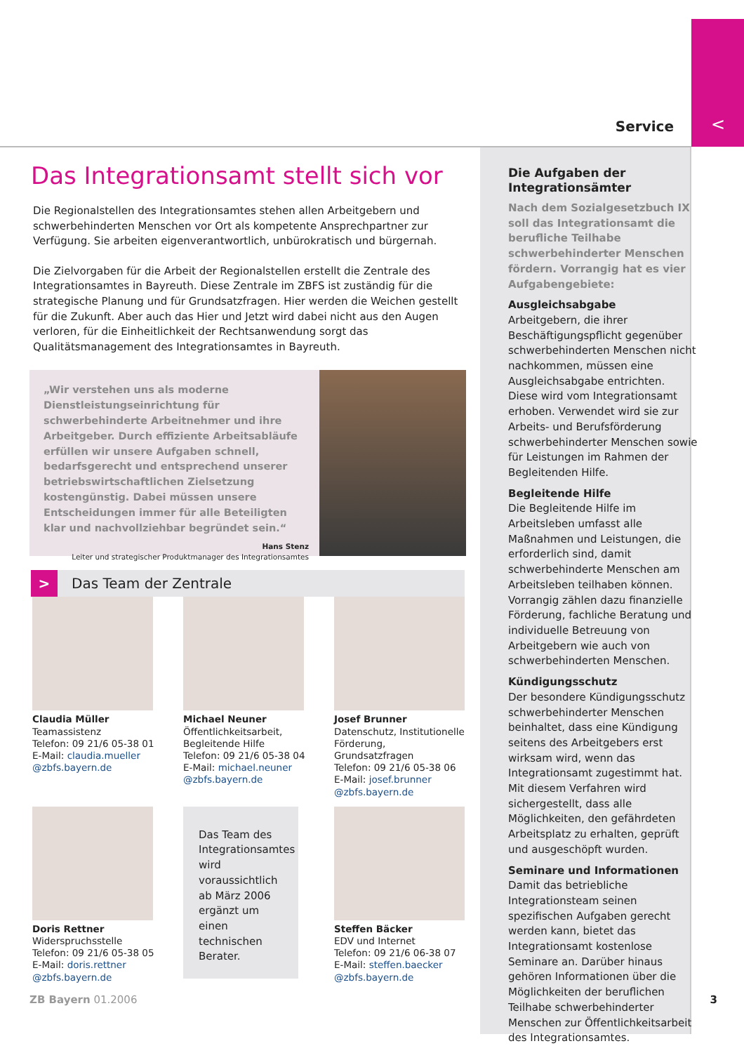Service <
Das Integrationsamt stellt sich vor
Die Regionalstellen des Integrationsamtes stehen allen Arbeitgebern und schwerbehinderten Menschen vor Ort als kompetente Ansprechpartner zur Verfügung. Sie arbeiten eigenverantwortlich, unbürokratisch und bürgernah.
Die Zielvorgaben für die Arbeit der Regionalstellen erstellt die Zentrale des Integrationsamtes in Bayreuth. Diese Zentrale im ZBFS ist zuständig für die strategische Planung und für Grundsatzfragen. Hier werden die Weichen gestellt für die Zukunft. Aber auch das Hier und Jetzt wird dabei nicht aus den Augen verloren, für die Einheitlichkeit der Rechtsanwendung sorgt das Qualitätsmanagement des Integrationsamtes in Bayreuth.
„Wir verstehen uns als moderne Dienstleistungseinrichtung für schwerbehinderte Arbeitnehmer und ihre Arbeitgeber. Durch effiziente Arbeitsabläufe erfüllen wir unsere Aufgaben schnell, bedarfsgerecht und entsprechend unserer betriebswirtschaftlichen Zielsetzung kostengünstig. Dabei müssen unsere Entscheidungen immer für alle Beteiligten klar und nachvollziehbar begründet sein.“
Hans Stenz
Leiter und strategischer Produktmanager des Integrationsamtes
> Das Team der Zentrale
Claudia Müller
Teamassistenz
Telefon: 09 21/6 05-38 01
E-Mail: claudia.mueller @zbfs.bayern.de
Michael Neuner
Öffentlichkeitsarbeit, Begleitende Hilfe
Telefon: 09 21/6 05-38 04
E-Mail: michael.neuner @zbfs.bayern.de
Josef Brunner
Datenschutz, Institutionelle Förderung, Grundsatzfragen
Telefon: 09 21/6 05-38 06
E-Mail: josef.brunner @zbfs.bayern.de
Doris Rettner
Widerspruchsstelle
Telefon: 09 21/6 05-38 05
E-Mail: doris.rettner @zbfs.bayern.de
Das Team des Integrationsamtes wird voraussichtlich ab März 2006 ergänzt um einen technischen Berater.
Steffen Bäcker
EDV und Internet
Telefon: 09 21/6 06-38 07
E-Mail: steffen.baecker @zbfs.bayern.de
Die Aufgaben der Integrationsämter
Nach dem Sozialgesetzbuch IX soll das Integrationsamt die berufliche Teilhabe schwerbehinderter Menschen fördern. Vorrangig hat es vier Aufgabengebiete:
Ausgleichsabgabe
Arbeitgebern, die ihrer Beschäftigungspflicht gegenüber schwerbehinderten Menschen nicht nachkommen, müssen eine Ausgleichsabgabe entrichten. Diese wird vom Integrationsamt erhoben. Verwendet wird sie zur Arbeits- und Berufsförderung schwerbehinderter Menschen sowie für Leistungen im Rahmen der Begleitenden Hilfe.
Begleitende Hilfe
Die Begleitende Hilfe im Arbeitsleben umfasst alle Maßnahmen und Leistungen, die erforderlich sind, damit schwerbehinderte Menschen am Arbeitsleben teilhaben können. Vorrangig zählen dazu finanzielle Förderung, fachliche Beratung und individuelle Betreuung von Arbeitgebern wie auch von schwerbehinderten Menschen.
Kündigungsschutz
Der besondere Kündigungsschutz schwerbehinderter Menschen beinhaltet, dass eine Kündigung seitens des Arbeitgebers erst wirksam wird, wenn das Integrationsamt zugestimmt hat. Mit diesem Verfahren wird sichergestellt, dass alle Möglichkeiten, den gefährdeten Arbeitsplatz zu erhalten, geprüft und ausgeschöpft wurden.
Seminare und Informationen
Damit das betriebliche Integrationsteam seinen spezifischen Aufgaben gerecht werden kann, bietet das Integrationsamt kostenlose Seminare an. Darüber hinaus gehören Informationen über die Möglichkeiten der beruflichen Teilhabe schwerbehinderter Menschen zur Öffentlichkeitsarbeit des Integrationsamtes.
ZB Bayern 01.2006 3